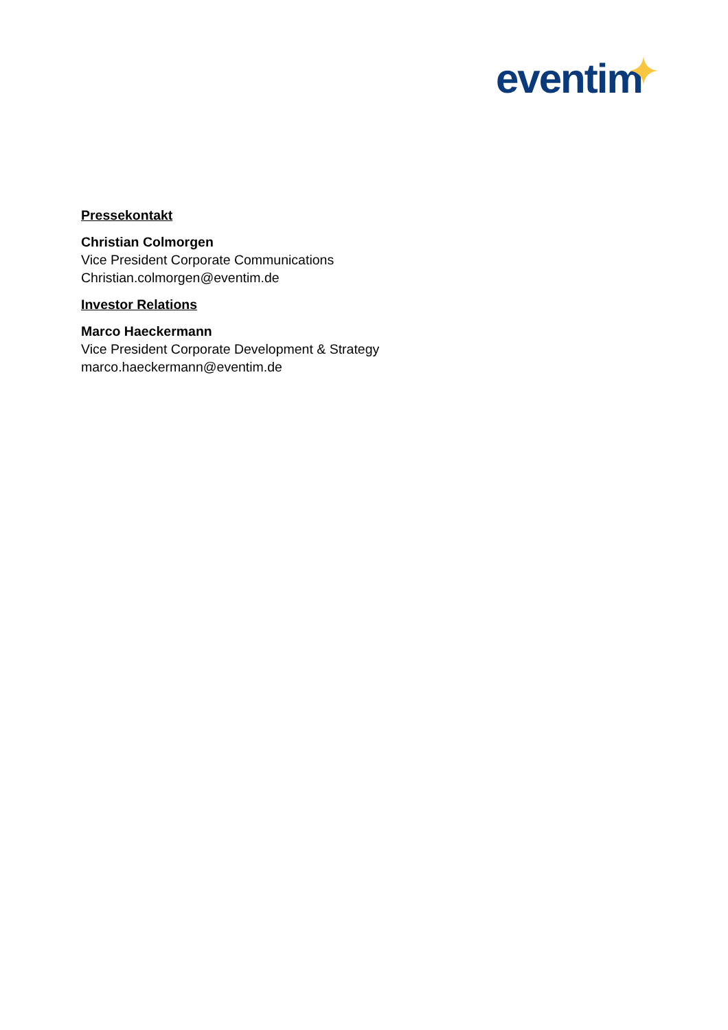eventim
Pressekontakt
Christian Colmorgen
Vice President Corporate Communications
Christian.colmorgen@eventim.de
Investor Relations
Marco Haeckermann
Vice President Corporate Development & Strategy
marco.haeckermann@eventim.de